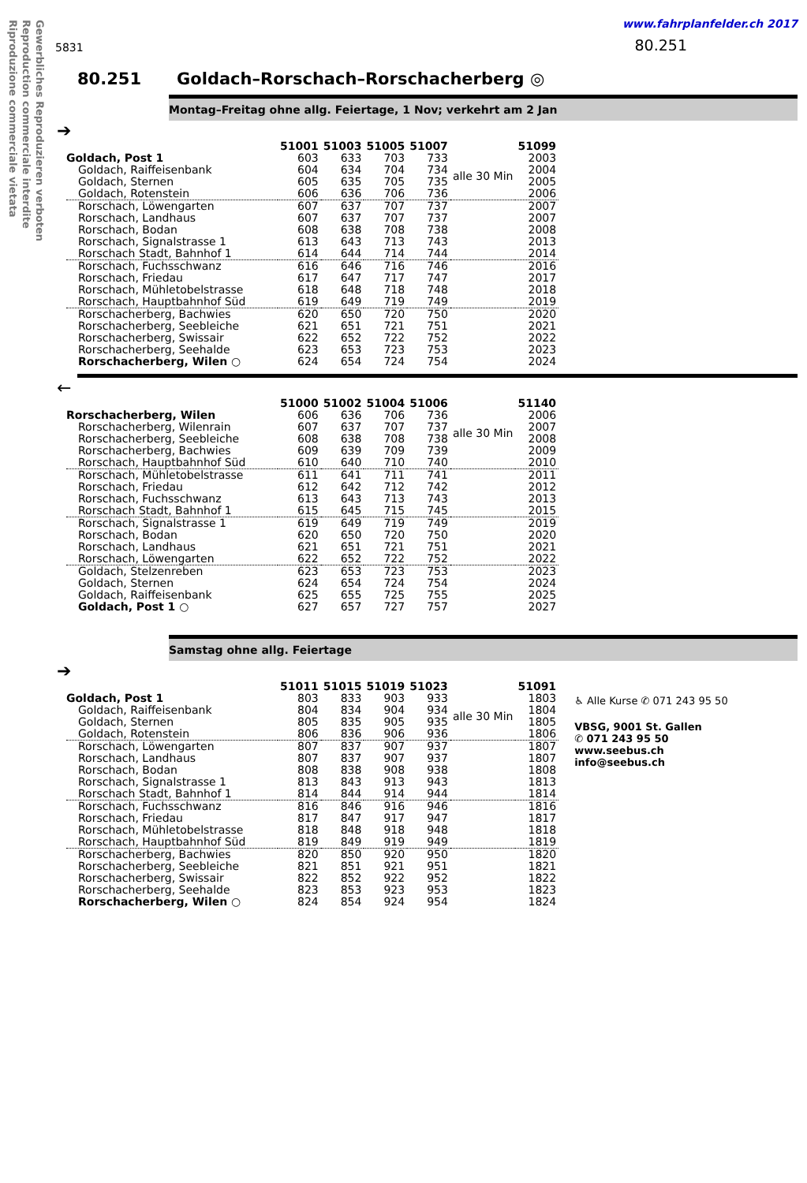Gewerbliches Reproduzieren verboten
Reproduction commerciale interdite
Riproduzione commerciale vietata
5831
www.fahrplanfelder.ch 2017
80.251
80.251 Goldach–Rorschach–Rorschacherberg ◎
Montag–Freitag ohne allg. Feiertage, 1 Nov; verkehrt am 2 Jan
➔
| | 51001 | 51003 | 51005 | 51007 | | 51099 |
| --- | --- | --- | --- | --- | --- | --- |
| Goldach, Post 1 | 603 | 633 | 703 | 733 | alle 30 Min | 2003 |
| Goldach, Raiffeisenbank | 604 | 634 | 704 | 734 | | 2004 |
| Goldach, Sternen | 605 | 635 | 705 | 735 | | 2005 |
| Goldach, Rotenstein | 606 | 636 | 706 | 736 | | 2006 |
| Rorschach, Löwengarten | 607 | 637 | 707 | 737 | | 2007 |
| Rorschach, Landhaus | 607 | 637 | 707 | 737 | | 2007 |
| Rorschach, Bodan | 608 | 638 | 708 | 738 | | 2008 |
| Rorschach, Signalstrasse 1 | 613 | 643 | 713 | 743 | | 2013 |
| Rorschach Stadt, Bahnhof 1 | 614 | 644 | 714 | 744 | | 2014 |
| Rorschach, Fuchsschwanz | 616 | 646 | 716 | 746 | | 2016 |
| Rorschach, Friedau | 617 | 647 | 717 | 747 | | 2017 |
| Rorschach, Mühletobelstrasse | 618 | 648 | 718 | 748 | | 2018 |
| Rorschach, Hauptbahnhof Süd | 619 | 649 | 719 | 749 | | 2019 |
| Rorschacherberg, Bachwies | 620 | 650 | 720 | 750 | | 2020 |
| Rorschacherberg, Seebleiche | 621 | 651 | 721 | 751 | | 2021 |
| Rorschacherberg, Swissair | 622 | 652 | 722 | 752 | | 2022 |
| Rorschacherberg, Seehalde | 623 | 653 | 723 | 753 | | 2023 |
| Rorschacherberg, Wilen ○ | 624 | 654 | 724 | 754 | | 2024 |
←
| | 51000 | 51002 | 51004 | 51006 | | 51140 |
| --- | --- | --- | --- | --- | --- | --- |
| Rorschacherberg, Wilen | 606 | 636 | 706 | 736 | alle 30 Min | 2006 |
| Rorschacherberg, Wilenrain | 607 | 637 | 707 | 737 | | 2007 |
| Rorschacherberg, Seebleiche | 608 | 638 | 708 | 738 | | 2008 |
| Rorschacherberg, Bachwies | 609 | 639 | 709 | 739 | | 2009 |
| Rorschach, Hauptbahnhof Süd | 610 | 640 | 710 | 740 | | 2010 |
| Rorschach, Mühletobelstrasse | 611 | 641 | 711 | 741 | | 2011 |
| Rorschach, Friedau | 612 | 642 | 712 | 742 | | 2012 |
| Rorschach, Fuchsschwanz | 613 | 643 | 713 | 743 | | 2013 |
| Rorschach Stadt, Bahnhof 1 | 615 | 645 | 715 | 745 | | 2015 |
| Rorschach, Signalstrasse 1 | 619 | 649 | 719 | 749 | | 2019 |
| Rorschach, Bodan | 620 | 650 | 720 | 750 | | 2020 |
| Rorschach, Landhaus | 621 | 651 | 721 | 751 | | 2021 |
| Rorschach, Löwengarten | 622 | 652 | 722 | 752 | | 2022 |
| Goldach, Stelzenreben | 623 | 653 | 723 | 753 | | 2023 |
| Goldach, Sternen | 624 | 654 | 724 | 754 | | 2024 |
| Goldach, Raiffeisenbank | 625 | 655 | 725 | 755 | | 2025 |
| Goldach, Post 1 ○ | 627 | 657 | 727 | 757 | | 2027 |
Samstag ohne allg. Feiertage
➔
| | 51011 | 51015 | 51019 | 51023 | | 51091 |
| --- | --- | --- | --- | --- | --- | --- |
| Goldach, Post 1 | 803 | 833 | 903 | 933 | alle 30 Min | 1803 |
| Goldach, Raiffeisenbank | 804 | 834 | 904 | 934 | | 1804 |
| Goldach, Sternen | 805 | 835 | 905 | 935 | | 1805 |
| Goldach, Rotenstein | 806 | 836 | 906 | 936 | | 1806 |
| Rorschach, Löwengarten | 807 | 837 | 907 | 937 | | 1807 |
| Rorschach, Landhaus | 807 | 837 | 907 | 937 | | 1807 |
| Rorschach, Bodan | 808 | 838 | 908 | 938 | | 1808 |
| Rorschach, Signalstrasse 1 | 813 | 843 | 913 | 943 | | 1813 |
| Rorschach Stadt, Bahnhof 1 | 814 | 844 | 914 | 944 | | 1814 |
| Rorschach, Fuchsschwanz | 816 | 846 | 916 | 946 | | 1816 |
| Rorschach, Friedau | 817 | 847 | 917 | 947 | | 1817 |
| Rorschach, Mühletobelstrasse | 818 | 848 | 918 | 948 | | 1818 |
| Rorschach, Hauptbahnhof Süd | 819 | 849 | 919 | 949 | | 1819 |
| Rorschacherberg, Bachwies | 820 | 850 | 920 | 950 | | 1820 |
| Rorschacherberg, Seebleiche | 821 | 851 | 921 | 951 | | 1821 |
| Rorschacherberg, Swissair | 822 | 852 | 922 | 952 | | 1822 |
| Rorschacherberg, Seehalde | 823 | 853 | 923 | 953 | | 1823 |
| Rorschacherberg, Wilen ○ | 824 | 854 | 924 | 954 | | 1824 |
♿ Alle Kurse ✆ 071 243 95 50
VBSG, 9001 St. Gallen
✆ 071 243 95 50
www.seebus.ch
info@seebus.ch